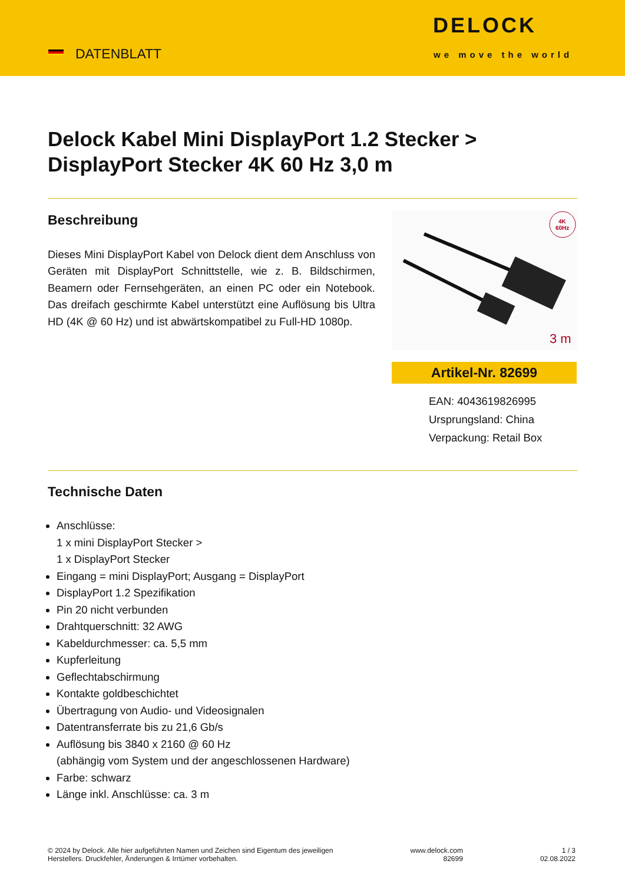DATENBLATT
DELOCK
we move the world
Delock Kabel Mini DisplayPort 1.2 Stecker >
DisplayPort Stecker 4K 60 Hz 3,0 m
Beschreibung
Dieses Mini DisplayPort Kabel von Delock dient dem Anschluss von Geräten mit DisplayPort Schnittstelle, wie z. B. Bildschirmen, Beamern oder Fernsehgeräten, an einen PC oder ein Notebook. Das dreifach geschirmte Kabel unterstützt eine Auflösung bis Ultra HD (4K @ 60 Hz) und ist abwärtskompatibel zu Full-HD 1080p.
4K
60Hz
3 m
Artikel-Nr. 82699
EAN: 4043619826995
Ursprungsland: China
Verpackung: Retail Box
Technische Daten
Anschlüsse:
1 x mini DisplayPort Stecker >
1 x DisplayPort Stecker
Eingang = mini DisplayPort; Ausgang = DisplayPort
DisplayPort 1.2 Spezifikation
Pin 20 nicht verbunden
Drahtquerschnitt: 32 AWG
Kabeldurchmesser: ca. 5,5 mm
Kupferleitung
Geflechtabschirmung
Kontakte goldbeschichtet
Übertragung von Audio- und Videosignalen
Datentransferrate bis zu 21,6 Gb/s
Auflösung bis 3840 x 2160 @ 60 Hz
(abhängig vom System und der angeschlossenen Hardware)
Farbe: schwarz
Länge inkl. Anschlüsse: ca. 3 m
© 2024 by Delock. Alle hier aufgeführten Namen und Zeichen sind Eigentum des jeweiligen
Herstellers. Druckfehler, Änderungen & Irrtümer vorbehalten.
www.delock.com
82699
1 / 3
02.08.2022